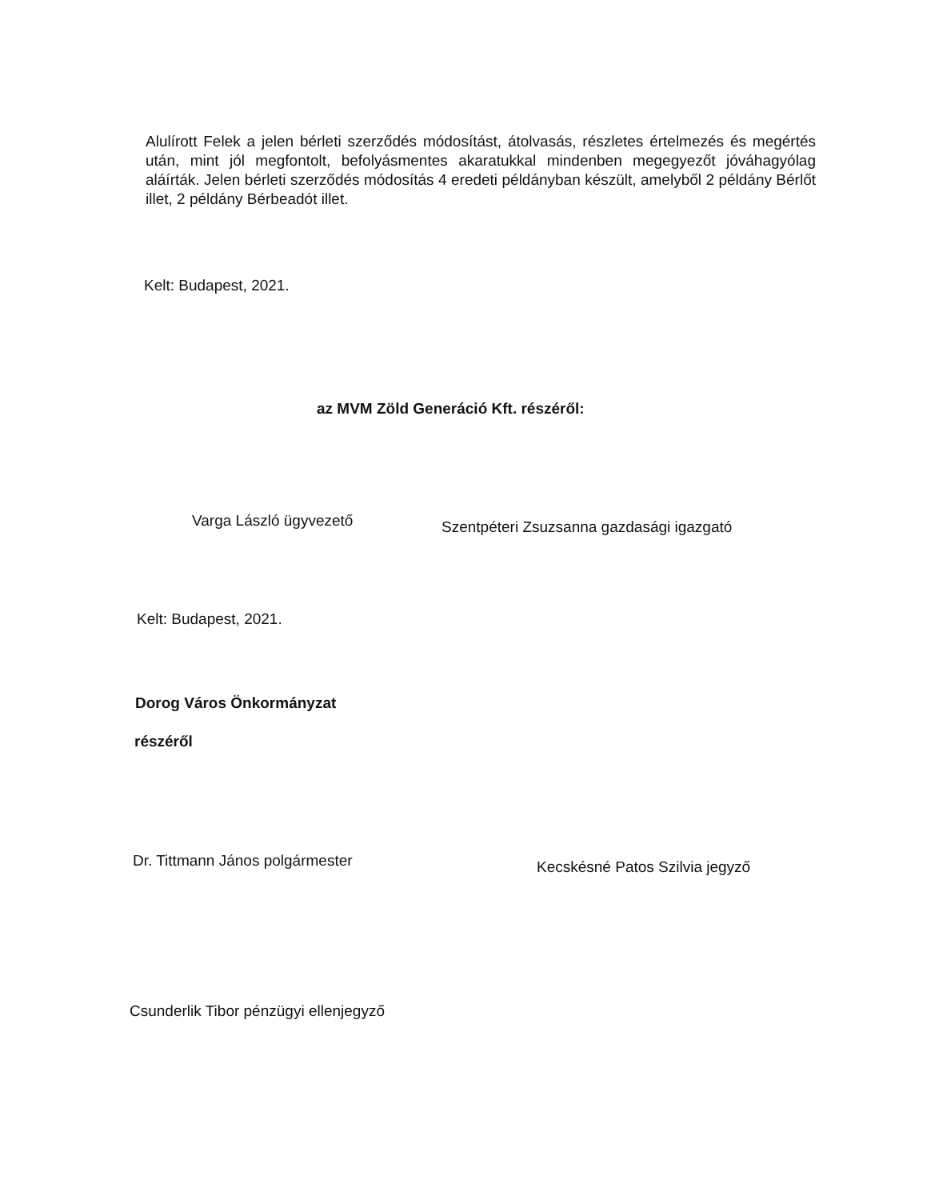Alulírott Felek a jelen bérleti szerződés módosítást, átolvasás, részletes értelmezés és megértés után, mint jól megfontolt, befolyásmentes akaratukkal mindenben megegyezőt jóváhagyólag aláírták. Jelen bérleti szerződés módosítás 4 eredeti példányban készült, amelyből 2 példány Bérlőt illet, 2 példány Bérbeadót illet.
Kelt: Budapest, 2021.
az MVM Zöld Generáció Kft. részéről:
Varga László ügyvezető
Szentpéteri Zsuzsanna gazdasági igazgató
Kelt: Budapest, 2021.
Dorog Város Önkormányzat
részéről
Dr. Tittmann János polgármester
Kecskésné Patos Szilvia jegyző
Csunderlik Tibor pénzügyi ellenjegyző